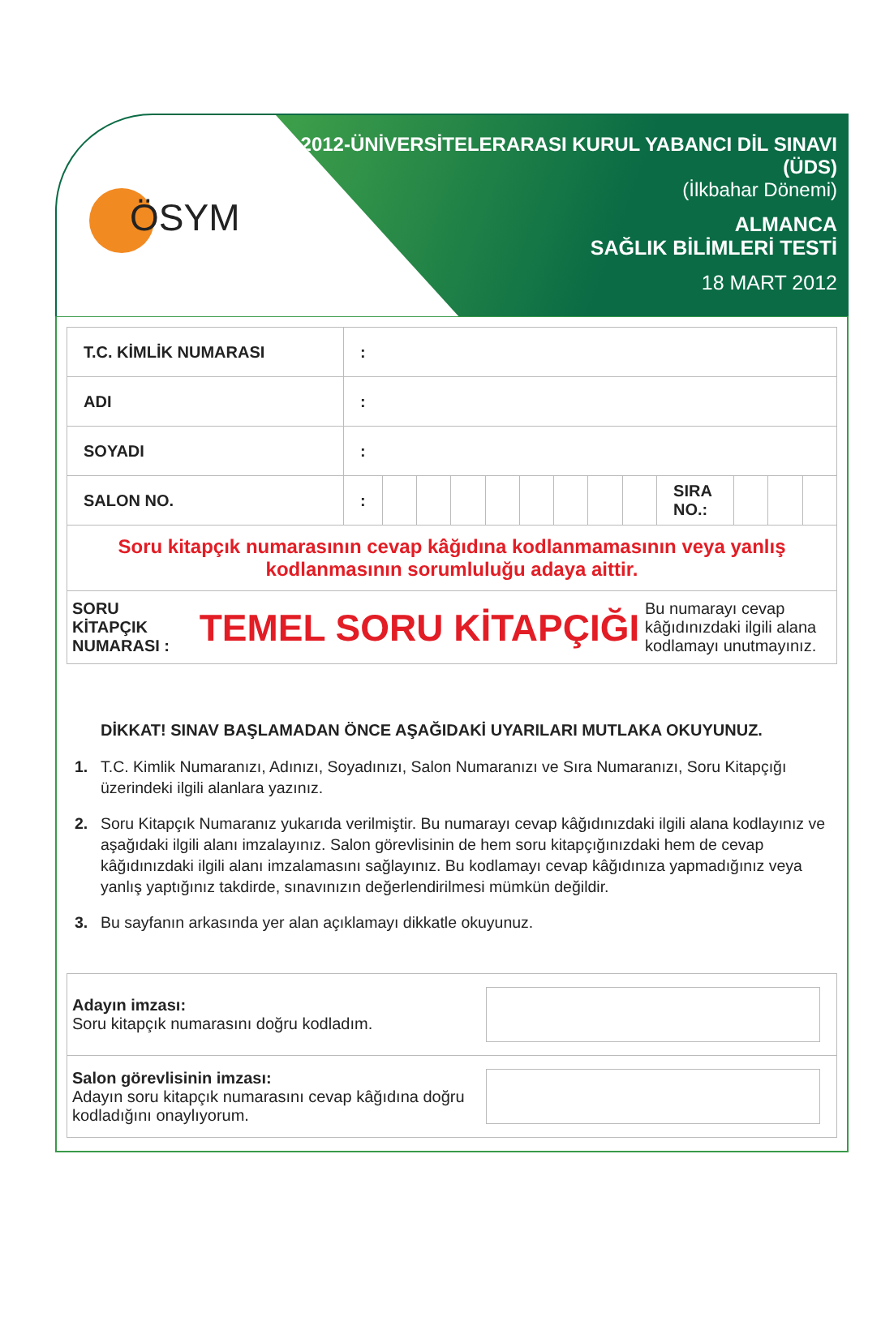ÖSYM
2012-ÜNİVERSİTELERARASI KURUL YABANCI DİL SINAVI
(ÜDS)
(İlkbahar Dönemi)
ALMANCA
SAĞLIK BİLİMLERİ TESTİ
18 MART 2012
| T.C. KİMLİK NUMARASI | : | | | | | | | | | | | | |
| ADI | : | | | | | | | | | | | | |
| SOYADI | : | | | | | | | | | | | | |
| SALON NO. | : | | | | | | | | | SIRA NO.: | | | |
| Soru kitapçık numarasının cevap kâğıdına kodlanmamasının veya yanlış kodlanmasının sorumluluğu adaya aittir. | | | | | | | | | | | | | |
| SORU KİTAPÇIK NUMARASI : TEMEL SORU KİTAPÇIĞI Bu numarayı cevap kâğıdınızdaki ilgili alana kodlamayı unutmayınız. | | | | | | | | | | | | | |
DİKKAT! SINAV BAŞLAMADAN ÖNCE AŞAĞIDAKİ UYARILARI MUTLAKA OKUYUNUZ.
1. T.C. Kimlik Numaranızı, Adınızı, Soyadınızı, Salon Numaranızı ve Sıra Numaranızı, Soru Kitapçığı üzerindeki ilgili alanlara yazınız.
2. Soru Kitapçık Numaranız yukarıda verilmiştir. Bu numarayı cevap kâğıdınızdaki ilgili alana kodlayınız ve aşağıdaki ilgili alanı imzalayınız. Salon görevlisinin de hem soru kitapçığınızdaki hem de cevap kâğıdınızdaki ilgili alanı imzalamasını sağlayınız. Bu kodlamayı cevap kâğıdınıza yapmadığınız veya yanlış yaptığınız takdirde, sınavınızın değerlendirilmesi mümkün değildir.
3. Bu sayfanın arkasında yer alan açıklamayı dikkatle okuyunuz.
| Adayın imzası: Soru kitapçık numarasını doğru kodladım. | |
| Salon görevlisinin imzası: Adayın soru kitapçık numarasını cevap kâğıdına doğru kodladığını onaylıyorum. | |